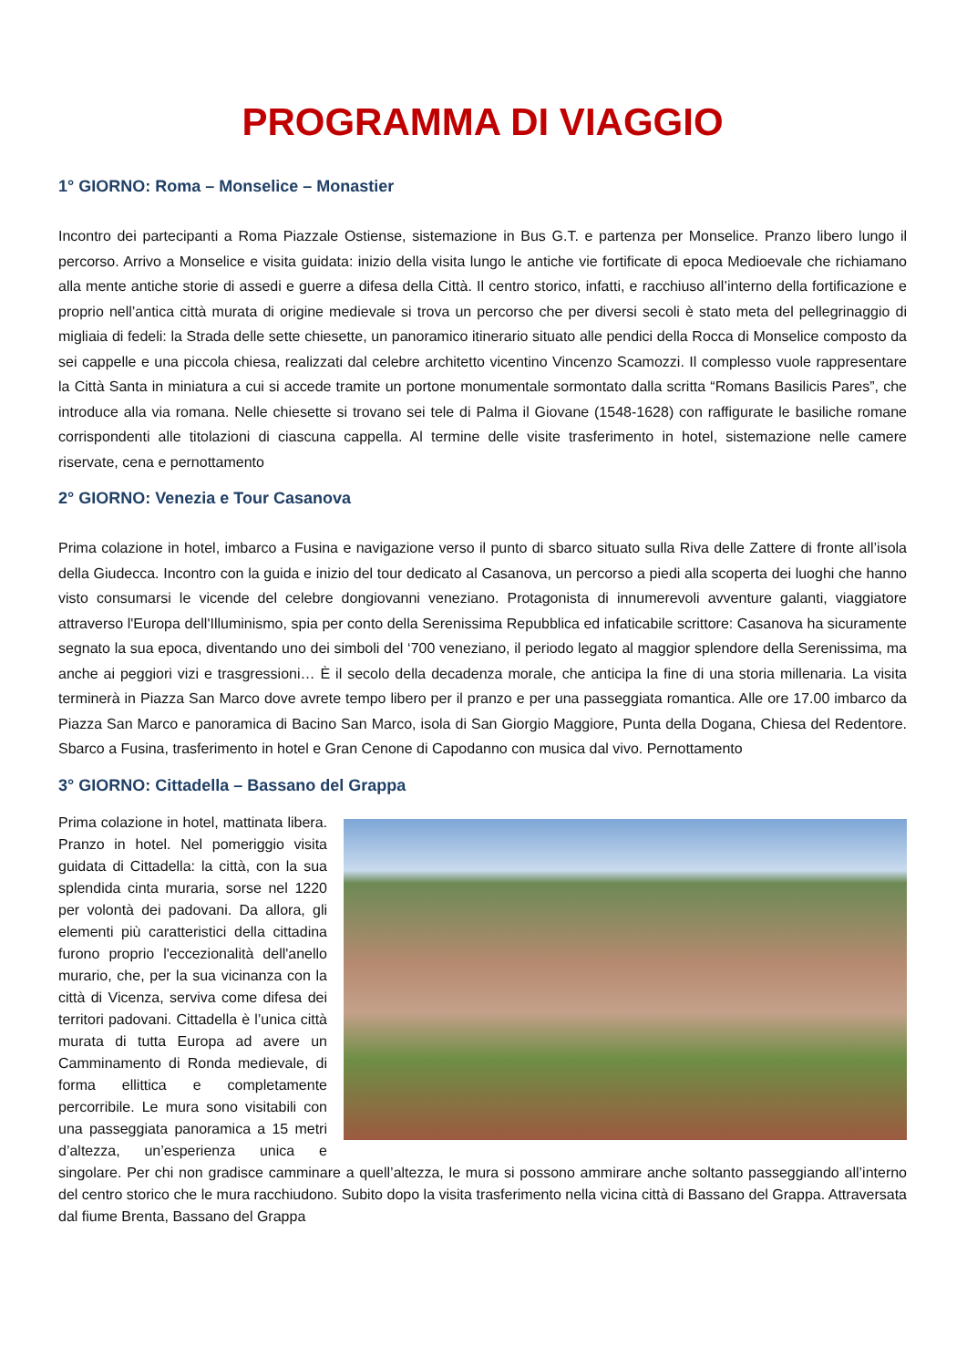PROGRAMMA DI VIAGGIO
1° GIORNO: Roma – Monselice – Monastier
Incontro dei partecipanti a Roma Piazzale Ostiense, sistemazione in Bus G.T. e partenza per Monselice. Pranzo libero lungo il percorso. Arrivo a Monselice e visita guidata: inizio della visita lungo le antiche vie fortificate di epoca Medioevale che richiamano alla mente antiche storie di assedi e guerre a difesa della Città. Il centro storico, infatti, e racchiuso all’interno della fortificazione e proprio nell’antica città murata di origine medievale si trova un percorso che per diversi secoli è stato meta del pellegrinaggio di migliaia di fedeli: la Strada delle sette chiesette, un panoramico itinerario situato alle pendici della Rocca di Monselice composto da sei cappelle e una piccola chiesa, realizzati dal celebre architetto vicentino Vincenzo Scamozzi. Il complesso vuole rappresentare la Città Santa in miniatura a cui si accede tramite un portone monumentale sormontato dalla scritta “Romans Basilicis Pares”, che introduce alla via romana. Nelle chiesette si trovano sei tele di Palma il Giovane (1548-1628) con raffigurate le basiliche romane corrispondenti alle titolazioni di ciascuna cappella. Al termine delle visite trasferimento in hotel, sistemazione nelle camere riservate, cena e pernottamento
2° GIORNO: Venezia e Tour Casanova
Prima colazione in hotel, imbarco a Fusina e navigazione verso il punto di sbarco situato sulla Riva delle Zattere di fronte all’isola della Giudecca. Incontro con la guida e inizio del tour dedicato al Casanova, un percorso a piedi alla scoperta dei luoghi che hanno visto consumarsi le vicende del celebre dongiovanni veneziano. Protagonista di innumerevoli avventure galanti, viaggiatore attraverso l'Europa dell'Illuminismo, spia per conto della Serenissima Repubblica ed infaticabile scrittore: Casanova ha sicuramente segnato la sua epoca, diventando uno dei simboli del ‘700 veneziano, il periodo legato al maggior splendore della Serenissima, ma anche ai peggiori vizi e trasgressioni… È il secolo della decadenza morale, che anticipa la fine di una storia millenaria. La visita terminerà in Piazza San Marco dove avrete tempo libero per il pranzo e per una passeggiata romantica. Alle ore 17.00 imbarco da Piazza San Marco e panoramica di Bacino San Marco, isola di San Giorgio Maggiore, Punta della Dogana, Chiesa del Redentore. Sbarco a Fusina, trasferimento in hotel e Gran Cenone di Capodanno con musica dal vivo. Pernottamento
3° GIORNO: Cittadella – Bassano del Grappa
Prima colazione in hotel, mattinata libera. Pranzo in hotel. Nel pomeriggio visita guidata di Cittadella: la città, con la sua splendida cinta muraria, sorse nel 1220 per volontà dei padovani. Da allora, gli elementi più caratteristici della cittadina furono proprio l'eccezionalità dell'anello murario, che, per la sua vicinanza con la città di Vicenza, serviva come difesa dei territori padovani. Cittadella è l’unica città murata di tutta Europa ad avere un Camminamento di Ronda medievale, di forma ellittica e completamente percorribile. Le mura sono visitabili con una passeggiata panoramica a 15 metri d’altezza, un’esperienza unica e singolare. Per chi non gradisce camminare a quell’altezza, le mura si possono ammirare anche soltanto passeggiando all’interno del centro storico che le mura racchiudono. Subito dopo la visita trasferimento nella vicina città di Bassano del Grappa. Attraversata dal fiume Brenta, Bassano del Grappa